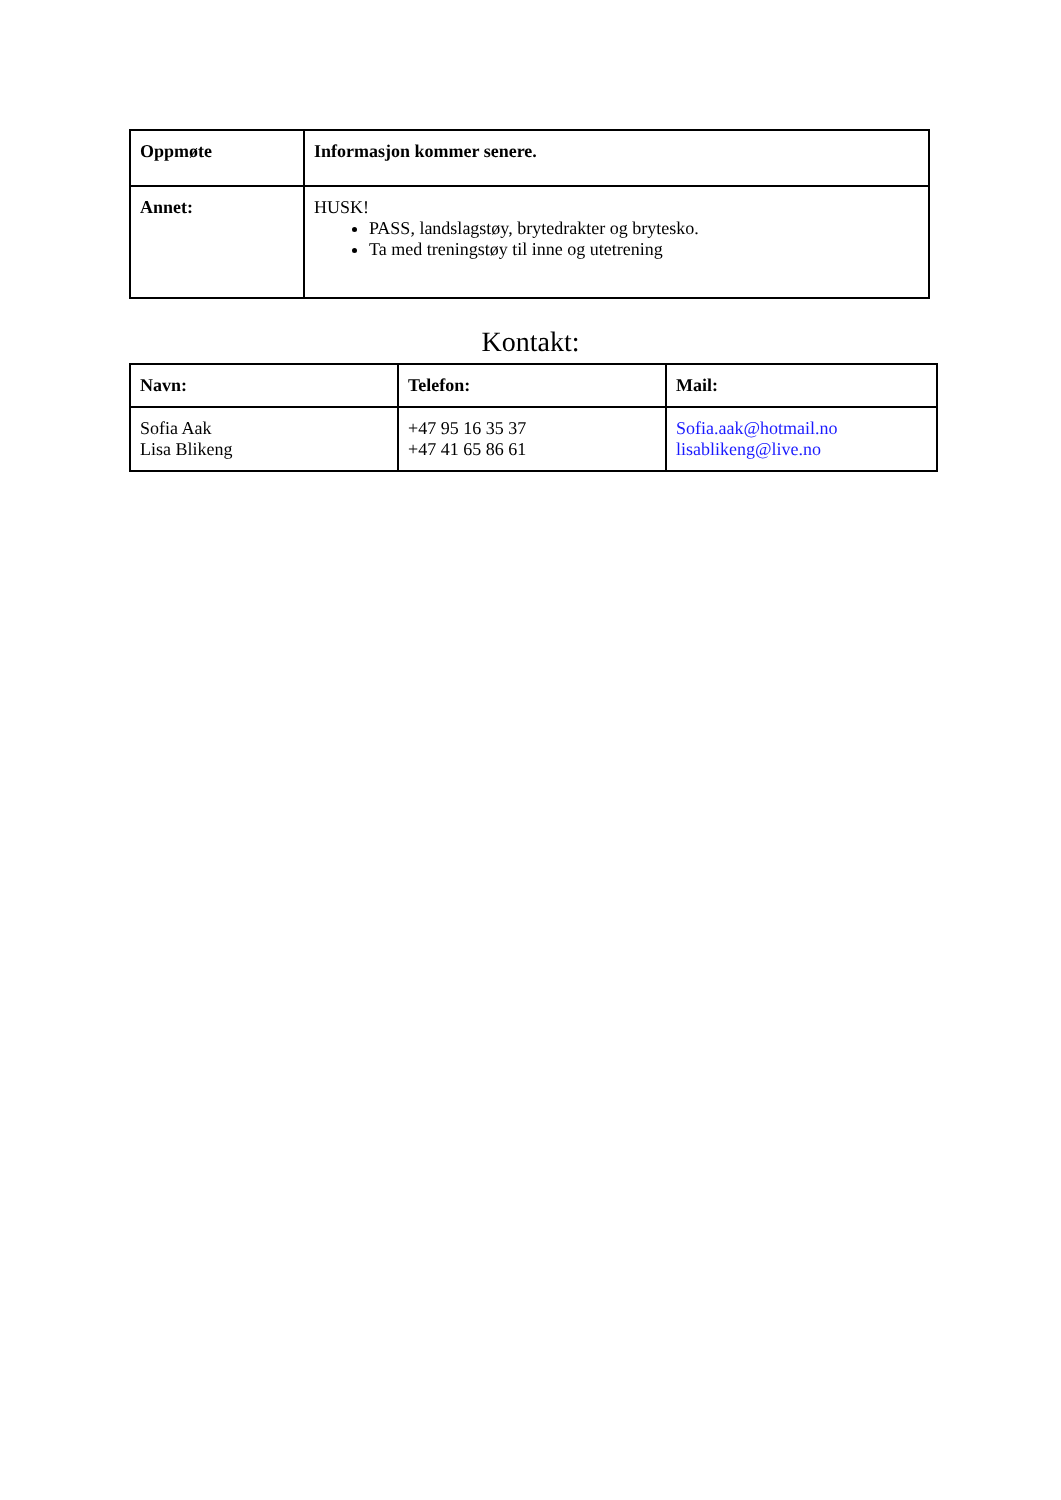| Oppmøte | Informasjon kommer senere. |
| Annet: | HUSK! PASS, landslagstøy, brytedrakter og brytesko. Ta med treningstøy til inne og utetrening |
Kontakt:
| Navn: | Telefon: | Mail: |
| Sofia Aak Lisa Blikeng | +47 95 16 35 37 +47 41 65 86 61 | Sofia.aak@hotmail.no lisablikeng@live.no |